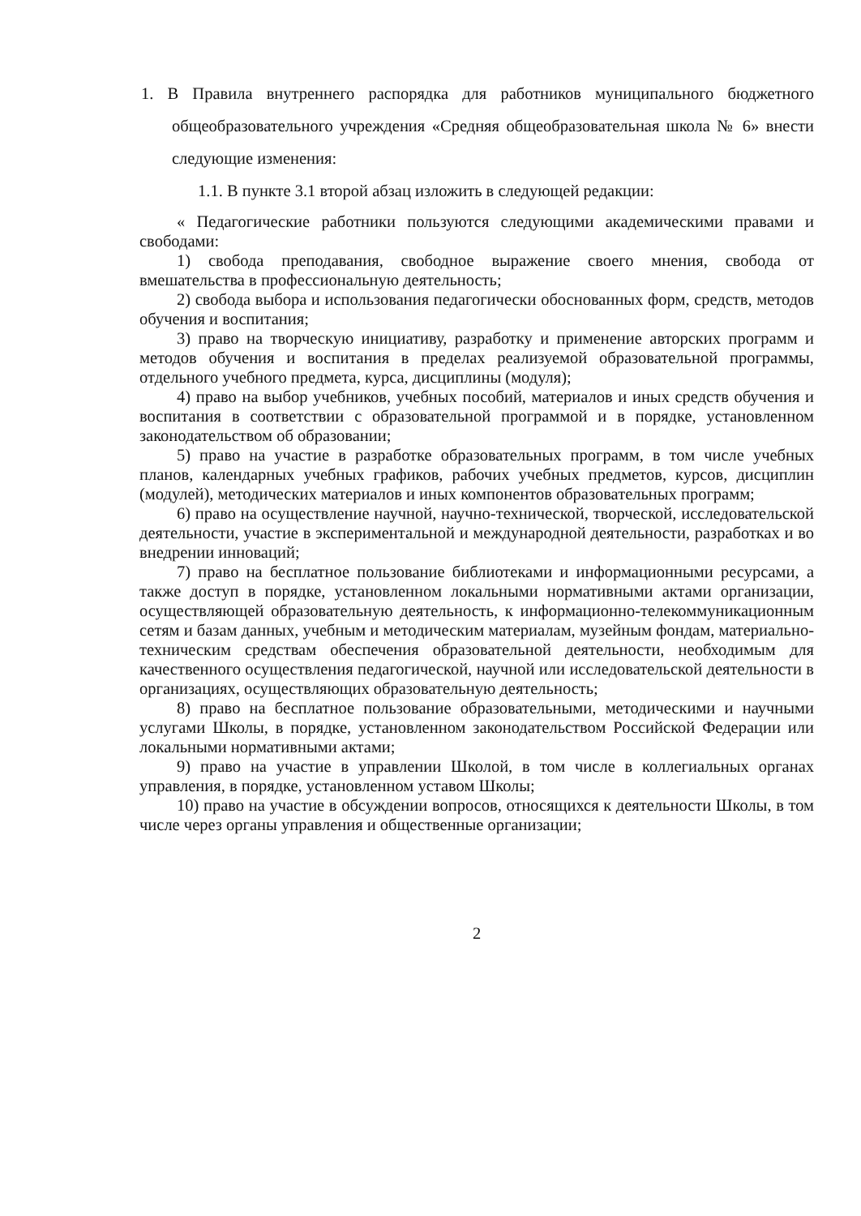1. В Правила внутреннего распорядка для работников муниципального бюджетного общеобразовательного учреждения «Средняя общеобразовательная школа № 6» внести следующие изменения:
1.1. В пункте 3.1 второй абзац изложить в следующей редакции:
« Педагогические работники пользуются следующими академическими правами и свободами:
1) свобода преподавания, свободное выражение своего мнения, свобода от вмешательства в профессиональную деятельность;
2) свобода выбора и использования педагогически обоснованных форм, средств, методов обучения и воспитания;
3) право на творческую инициативу, разработку и применение авторских программ и методов обучения и воспитания в пределах реализуемой образовательной программы, отдельного учебного предмета, курса, дисциплины (модуля);
4) право на выбор учебников, учебных пособий, материалов и иных средств обучения и воспитания в соответствии с образовательной программой и в порядке, установленном законодательством об образовании;
5) право на участие в разработке образовательных программ, в том числе учебных планов, календарных учебных графиков, рабочих учебных предметов, курсов, дисциплин (модулей), методических материалов и иных компонентов образовательных программ;
6) право на осуществление научной, научно-технической, творческой, исследовательской деятельности, участие в экспериментальной и международной деятельности, разработках и во внедрении инноваций;
7) право на бесплатное пользование библиотеками и информационными ресурсами, а также доступ в порядке, установленном локальными нормативными актами организации, осуществляющей образовательную деятельность, к информационно-телекоммуникационным сетям и базам данных, учебным и методическим материалам, музейным фондам, материально-техническим средствам обеспечения образовательной деятельности, необходимым для качественного осуществления педагогической, научной или исследовательской деятельности в организациях, осуществляющих образовательную деятельность;
8) право на бесплатное пользование образовательными, методическими и научными услугами Школы, в порядке, установленном законодательством Российской Федерации или локальными нормативными актами;
9) право на участие в управлении Школой, в том числе в коллегиальных органах управления, в порядке, установленном уставом Школы;
10) право на участие в обсуждении вопросов, относящихся к деятельности Школы, в том числе через органы управления и общественные организации;
2